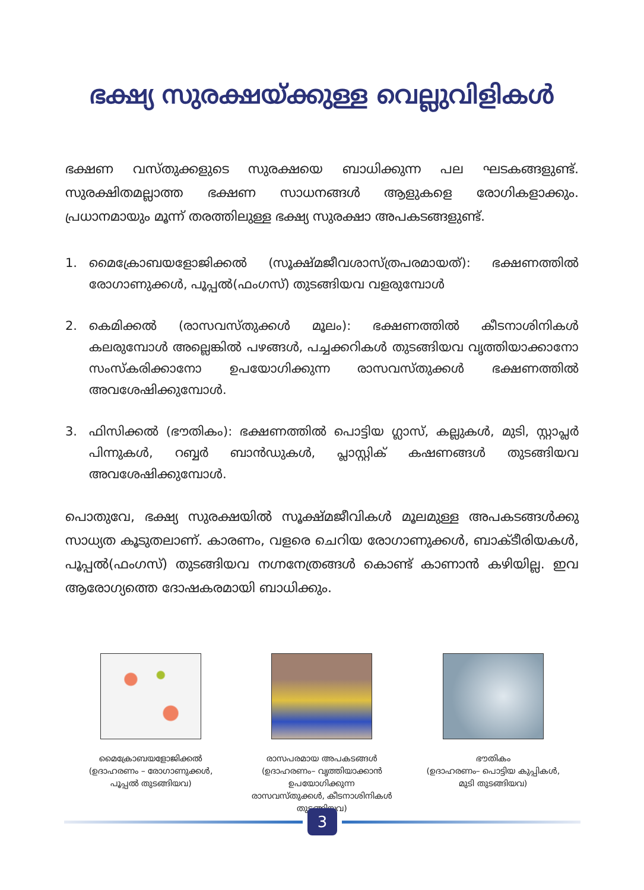ഭക്ഷ്യ സുരക്ഷയ്ക്കുള്ള വെല്ലുവിളികൾ
ഭക്ഷണ വസ്തുക്കളുടെ സുരക്ഷയെ ബാധിക്കുന്ന പല ഘടകങ്ങളുണ്ട്. സുരക്ഷിതമല്ലാത്ത ഭക്ഷണ സാധനങ്ങൾ ആളുകളെ രോഗികളാക്കും. പ്രധാനമായും മൂന്ന് തരത്തിലുള്ള ഭക്ഷ്യ സുരക്ഷാ അപകടങ്ങളുണ്ട്.
1. മൈക്രോബയളോജിക്കൽ (സൂക്ഷ്മജീവശാസ്ത്രപരമായത്): ഭക്ഷണത്തിൽ രോഗാണുക്കൾ, പൂപ്പൽ(ഫംഗസ്) തുടങ്ങിയവ വളരുമ്പോൾ
2. കെമിക്കൽ (രാസവസ്തുക്കൾ മൂലം): ഭക്ഷണത്തിൽ കീടനാശിനികൾ കലരുമ്പോൾ അല്ലെങ്കിൽ പഴങ്ങൾ, പച്ചക്കറികൾ തുടങ്ങിയവ വൃത്തിയാക്കാനോ സംസ്കരിക്കാനോ ഉപയോഗിക്കുന്ന രാസവസ്തുക്കൾ ഭക്ഷണത്തിൽ അവശേഷിക്കുമ്പോൾ.
3. ഫിസിക്കൽ (ഭൗതികം): ഭക്ഷണത്തിൽ പൊട്ടിയ ഗ്ലാസ്, കല്ലുകൾ, മുടി, സ്റ്റാപ്ലർ പിന്നുകൾ, റബ്ബർ ബാൻഡുകൾ, പ്ലാസ്റ്റിക് കഷണങ്ങൾ തുടങ്ങിയവ അവശേഷിക്കുമ്പോൾ.
പൊതുവേ, ഭക്ഷ്യ സുരക്ഷയിൽ സൂക്ഷ്മജീവികൾ മൂലമുള്ള അപകടങ്ങൾക്കു സാധ്യത കൂടുതലാണ്. കാരണം, വളരെ ചെറിയ രോഗാണുക്കൾ, ബാക്ടീരിയകൾ, പൂപ്പൽ(ഫംഗസ്) തുടങ്ങിയവ നഗ്നനേത്രങ്ങൾ കൊണ്ട് കാണാൻ കഴിയില്ല. ഇവ ആരോഗ്യത്തെ ദോഷകരമായി ബാധിക്കും.
മൈക്രോബയളോജിക്കൽ
(ഉദാഹരണം – രോഗാണുക്കൾ,
പൂപ്പൽ തുടങ്ങിയവ)
രാസപരമായ അപകടങ്ങൾ
(ഉദാഹരണം– വൃത്തിയാക്കാൻ ഉപയോഗിക്കുന്ന
രാസവസ്തുക്കൾ, കീടനാശിനികൾ തുടങ്ങിയവ)
ഭൗതികം
(ഉദാഹരണം– പൊട്ടിയ കുപ്പികൾ,
മുടി തുടങ്ങിയവ)
3